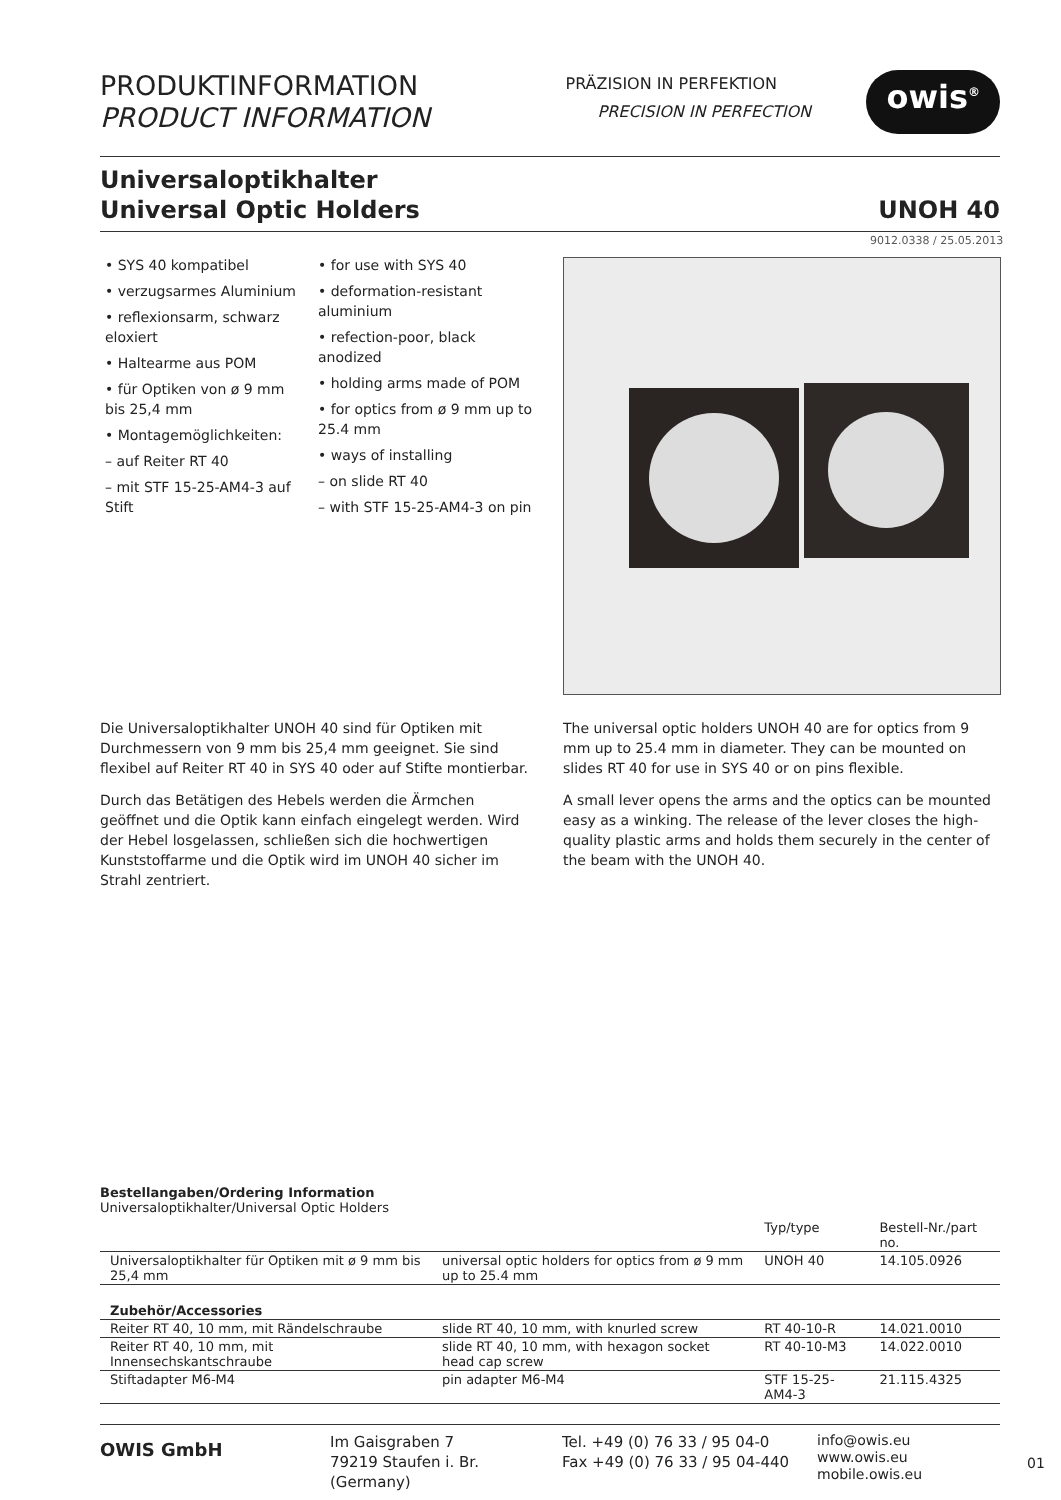PRODUKTINFORMATION
PRODUCT INFORMATION
PRÄZISION IN PERFEKTION
PRECISION IN PERFECTION
owis<sup>®</sup>
Universaloptikhalter
Universal Optic Holders
UNOH 40
9012.0338 / 25.05.2013
• SYS 40 kompatibel
• verzugsarmes Aluminium
• reflexionsarm, schwarz eloxiert
• Haltearme aus POM
• für Optiken von ø 9 mm bis 25,4 mm
• Montagemöglichkeiten:
– auf Reiter RT 40
– mit STF 15-25-AM4-3 auf Stift
• for use with SYS 40
• deformation-resistant aluminium
• refection-poor, black anodized
• holding arms made of POM
• for optics from ø 9 mm up to 25.4 mm
• ways of installing
– on slide RT 40
– with STF 15-25-AM4-3 on pin
Die Universaloptikhalter UNOH 40 sind für Optiken mit Durchmessern von 9 mm bis 25,4 mm geeignet. Sie sind flexibel auf Reiter RT 40 in SYS 40 oder auf Stifte montierbar.
Durch das Betätigen des Hebels werden die Ärmchen geöffnet und die Optik kann einfach eingelegt werden. Wird der Hebel losgelassen, schließen sich die hochwertigen Kunststoffarme und die Optik wird im UNOH 40 sicher im Strahl zentriert.
The universal optic holders UNOH 40 are for optics from 9 mm up to 25.4 mm in diameter. They can be mounted on slides RT 40 for use in SYS 40 or on pins flexible.
A small lever opens the arms and the optics can be mounted easy as a winking. The release of the lever closes the high-quality plastic arms and holds them securely in the center of the beam with the UNOH 40.
Bestellangaben/Ordering Information
Universaloptikhalter/Universal Optic Holders
| | | Typ/type | Bestell-Nr./part no. |
| --- | --- | --- | --- |
| Universaloptikhalter für Optiken mit ø 9 mm bis 25,4 mm | universal optic holders for optics from ø 9 mm up to 25.4 mm | UNOH 40 | 14.105.0926 |
| Zubehör/Accessories | | | |
| Reiter RT 40, 10 mm, mit Rändelschraube | slide RT 40, 10 mm, with knurled screw | RT 40-10-R | 14.021.0010 |
| Reiter RT 40, 10 mm, mit Innensechskantschraube | slide RT 40, 10 mm, with hexagon socket head cap screw | RT 40-10-M3 | 14.022.0010 |
| Stiftadapter M6-M4 | pin adapter M6-M4 | STF 15-25-AM4-3 | 21.115.4325 |
OWIS GmbH
Im Gaisgraben 7
79219 Staufen i. Br. (Germany)
Tel. +49 (0) 76 33 / 95 04-0
Fax +49 (0) 76 33 / 95 04-440
info@owis.eu
www.owis.eu
mobile.owis.eu
01